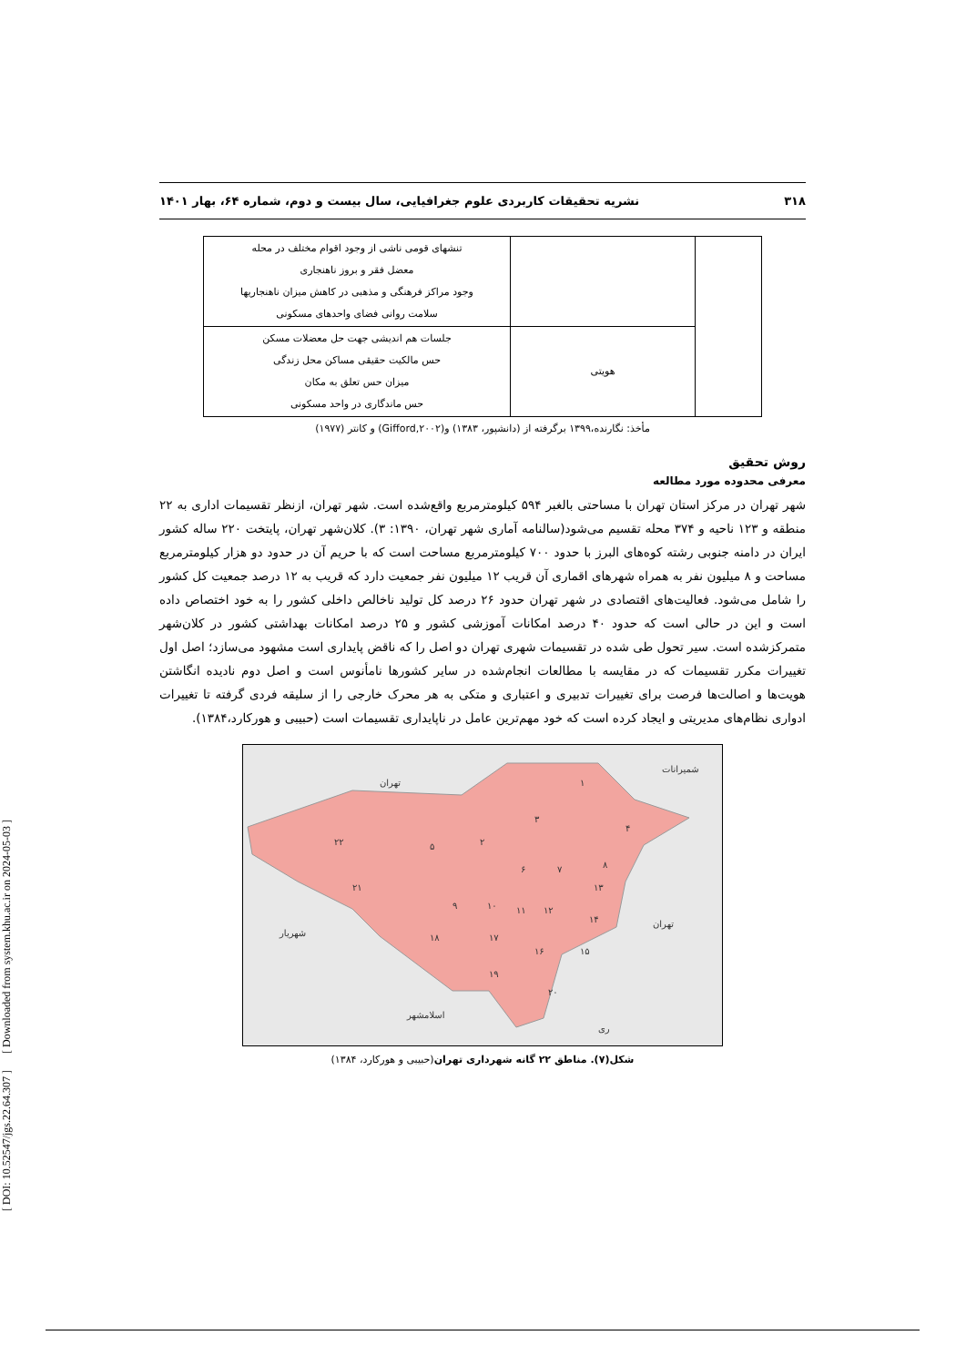[ DOI: 10.52547/jgs.22.64.307 ] [ Downloaded from system.khu.ac.ir on 2024-05-03 ]
۳۱۸ نشریه تحقیقات کاربردی علوم جغرافیایی، سال بیست و دوم، شماره ۶۴، بهار ۱۴۰۱
| | | تنشهای قومی ناشی از وجود اقوام مختلف در محله معضل فقر و بروز ناهنجاری وجود مراکز فرهنگی و مذهبی در کاهش میزان ناهنجاریها سلامت روانی فضای واحدهای مسکونی |
| | هویتی | جلسات هم اندیشی جهت حل معضلات مسکن حس مالکیت حقیقی مساکن محل زندگی میزان حس تعلق به مکان حس ماندگاری در واحد مسکونی |
مأخذ: نگارنده،۱۳۹۹ برگرفته از (دانشپور، ۱۳۸۳) و(Gifford,۲۰۰۲) و کانتر (۱۹۷۷)
روش تحقیق
معرفی محدوده مورد مطالعه
شهر تهران در مرکز استان تهران با مساحتی بالغبر ۵۹۴ کیلومترمربع واقع‌شده است. شهر تهران، ازنظر تقسیمات اداری به ۲۲ منطقه و ۱۲۳ ناحیه و ۳۷۴ محله تقسیم می‌شود(سالنامه آماری شهر تهران، ۱۳۹۰: ۳). کلان‌شهر تهران، پایتخت ۲۲۰ ساله کشور ایران در دامنه جنوبی رشته کوه‌های البرز با حدود ۷۰۰ کیلومترمربع مساحت است که با حریم آن در حدود دو هزار کیلومترمربع مساحت و ۸ میلیون نفر به همراه شهرهای اقماری آن قریب ۱۲ میلیون نفر جمعیت دارد که قریب به ۱۲ درصد جمعیت کل کشور را شامل می‌شود. فعالیت‌های اقتصادی در شهر تهران حدود ۲۶ درصد کل تولید ناخالص داخلی کشور را به خود اختصاص داده است و این در حالی است که حدود ۴۰ درصد امکانات آموزشی کشور و ۲۵ درصد امکانات بهداشتی کشور در کلان‌شهر متمرکزشده است. سیر تحول طی شده در تقسیمات شهری تهران دو اصل را که ناقض پایداری است مشهود می‌سازد؛ اصل اول تغییرات مکرر تقسیمات که در مقایسه با مطالعات انجام‌شده در سایر کشورها نامأنوس است و اصل دوم نادیده انگاشتن هویت‌ها و اصالت‌ها فرصت برای تغییرات تدبیری و اعتباری و متکی به هر محرک خارجی را از سلیقه فردی گرفته تا تغییرات ادواری نظام‌های مدیریتی و ایجاد کرده است که خود مهم‌ترین عامل در ناپایداری تقسیمات است (حبیبی و هورکارد،۱۳۸۴).
۱
۲
۳
۴
۵
۶
۷
۸
۹
۱۰
۱۱
۱۲
۱۳
۱۴
۱۵
۱۶
۱۷
۱۸
۱۹
۲۰
۲۱
۲۲
تهران
شهریار
اسلامشهر
تهران
شمیرانات
ری
شکل(۷). مناطق ۲۲ گانه شهرداری تهران(حبیبی و هورکارد، ۱۳۸۴)